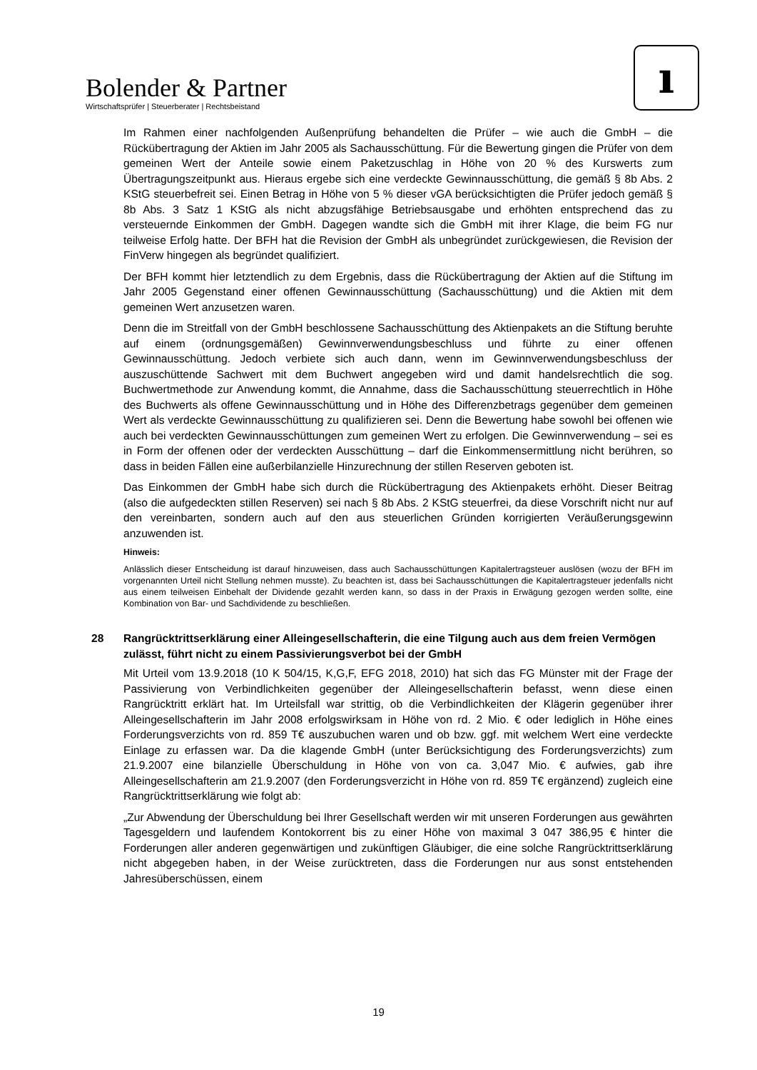Bolender & Partner
Wirtschaftsprüfer | Steuerberater | Rechtsbeistand
ı
Im Rahmen einer nachfolgenden Außenprüfung behandelten die Prüfer – wie auch die GmbH – die Rückübertragung der Aktien im Jahr 2005 als Sachausschüttung. Für die Bewertung gingen die Prüfer von dem gemeinen Wert der Anteile sowie einem Paketzuschlag in Höhe von 20 % des Kurswerts zum Übertragungszeitpunkt aus. Hieraus ergebe sich eine verdeckte Gewinnausschüttung, die gemäß § 8b Abs. 2 KStG steuerbefreit sei. Einen Betrag in Höhe von 5 % dieser vGA berücksichtigten die Prüfer jedoch gemäß § 8b Abs. 3 Satz 1 KStG als nicht abzugsfähige Betriebsausgabe und erhöhten entsprechend das zu versteuernde Einkommen der GmbH. Dagegen wandte sich die GmbH mit ihrer Klage, die beim FG nur teilweise Erfolg hatte. Der BFH hat die Revision der GmbH als unbegründet zurückgewiesen, die Revision der FinVerw hingegen als begründet qualifiziert.
Der BFH kommt hier letztendlich zu dem Ergebnis, dass die Rückübertragung der Aktien auf die Stiftung im Jahr 2005 Gegenstand einer offenen Gewinnausschüttung (Sachausschüttung) und die Aktien mit dem gemeinen Wert anzusetzen waren.
Denn die im Streitfall von der GmbH beschlossene Sachausschüttung des Aktienpakets an die Stiftung beruhte auf einem (ordnungsgemäßen) Gewinnverwendungsbeschluss und führte zu einer offenen Gewinnausschüttung. Jedoch verbiete sich auch dann, wenn im Gewinnverwendungsbeschluss der auszuschüttende Sachwert mit dem Buchwert angegeben wird und damit handelsrechtlich die sog. Buchwertmethode zur Anwendung kommt, die Annahme, dass die Sachausschüttung steuerrechtlich in Höhe des Buchwerts als offene Gewinnausschüttung und in Höhe des Differenzbetrags gegenüber dem gemeinen Wert als verdeckte Gewinnausschüttung zu qualifizieren sei. Denn die Bewertung habe sowohl bei offenen wie auch bei verdeckten Gewinnausschüttungen zum gemeinen Wert zu erfolgen. Die Gewinnverwendung – sei es in Form der offenen oder der verdeckten Ausschüttung – darf die Einkommensermittlung nicht berühren, so dass in beiden Fällen eine außerbilanzielle Hinzurechnung der stillen Reserven geboten ist.
Das Einkommen der GmbH habe sich durch die Rückübertragung des Aktienpakets erhöht. Dieser Beitrag (also die aufgedeckten stillen Reserven) sei nach § 8b Abs. 2 KStG steuerfrei, da diese Vorschrift nicht nur auf den vereinbarten, sondern auch auf den aus steuerlichen Gründen korrigierten Veräußerungsgewinn anzuwenden ist.
Hinweis:
Anlässlich dieser Entscheidung ist darauf hinzuweisen, dass auch Sachausschüttungen Kapitalertragsteuer auslösen (wozu der BFH im vorgenannten Urteil nicht Stellung nehmen musste). Zu beachten ist, dass bei Sachausschüttungen die Kapitalertragsteuer jedenfalls nicht aus einem teilweisen Einbehalt der Dividende gezahlt werden kann, so dass in der Praxis in Erwägung gezogen werden sollte, eine Kombination von Bar- und Sachdividende zu beschließen.
28 Rangrücktrittserklärung einer Alleingesellschafterin, die eine Tilgung auch aus dem freien Vermögen zulässt, führt nicht zu einem Passivierungsverbot bei der GmbH
Mit Urteil vom 13.9.2018 (10 K 504/15, K,G,F, EFG 2018, 2010) hat sich das FG Münster mit der Frage der Passivierung von Verbindlichkeiten gegenüber der Alleingesellschafterin befasst, wenn diese einen Rangrücktritt erklärt hat. Im Urteilsfall war strittig, ob die Verbindlichkeiten der Klägerin gegenüber ihrer Alleingesellschafterin im Jahr 2008 erfolgswirksam in Höhe von rd. 2 Mio. € oder lediglich in Höhe eines Forderungsverzichts von rd. 859 T€ auszubuchen waren und ob bzw. ggf. mit welchem Wert eine verdeckte Einlage zu erfassen war. Da die klagende GmbH (unter Berücksichtigung des Forderungsverzichts) zum 21.9.2007 eine bilanzielle Überschuldung in Höhe von von ca. 3,047 Mio. € aufwies, gab ihre Alleingesellschafterin am 21.9.2007 (den Forderungsverzicht in Höhe von rd. 859 T€ ergänzend) zugleich eine Rangrücktrittserklärung wie folgt ab:
„Zur Abwendung der Überschuldung bei Ihrer Gesellschaft werden wir mit unseren Forderungen aus gewährten Tagesgeldern und laufendem Kontokorrent bis zu einer Höhe von maximal 3 047 386,95 € hinter die Forderungen aller anderen gegenwärtigen und zukünftigen Gläubiger, die eine solche Rangrücktrittserklärung nicht abgegeben haben, in der Weise zurücktreten, dass die Forderungen nur aus sonst entstehenden Jahresüberschüssen, einem
19